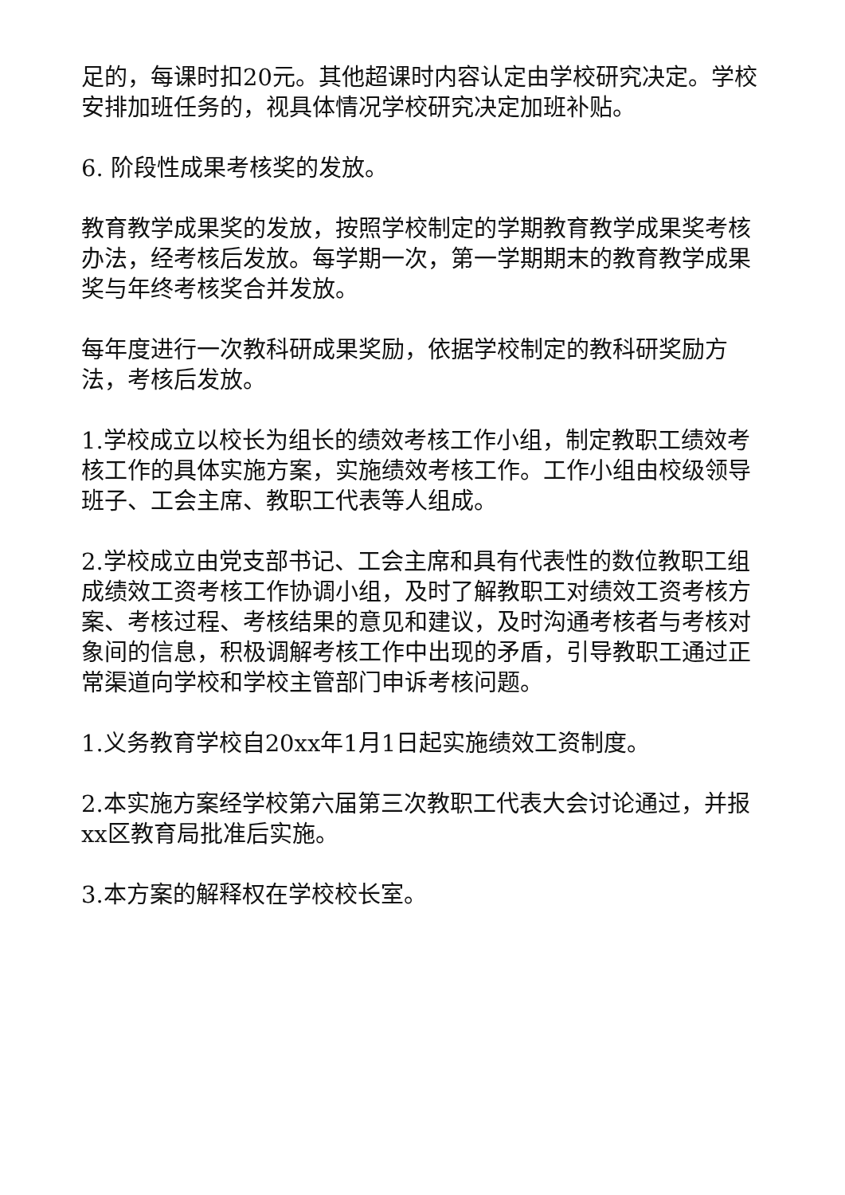足的，每课时扣20元。其他超课时内容认定由学校研究决定。学校安排加班任务的，视具体情况学校研究决定加班补贴。
6. 阶段性成果考核奖的发放。
教育教学成果奖的发放，按照学校制定的学期教育教学成果奖考核办法，经考核后发放。每学期一次，第一学期期末的教育教学成果奖与年终考核奖合并发放。
每年度进行一次教科研成果奖励，依据学校制定的教科研奖励方法，考核后发放。
1.学校成立以校长为组长的绩效考核工作小组，制定教职工绩效考核工作的具体实施方案，实施绩效考核工作。工作小组由校级领导班子、工会主席、教职工代表等人组成。
2.学校成立由党支部书记、工会主席和具有代表性的数位教职工组成绩效工资考核工作协调小组，及时了解教职工对绩效工资考核方案、考核过程、考核结果的意见和建议，及时沟通考核者与考核对象间的信息，积极调解考核工作中出现的矛盾，引导教职工通过正常渠道向学校和学校主管部门申诉考核问题。
1.义务教育学校自20xx年1月1日起实施绩效工资制度。
2.本实施方案经学校第六届第三次教职工代表大会讨论通过，并报xx区教育局批准后实施。
3.本方案的解释权在学校校长室。